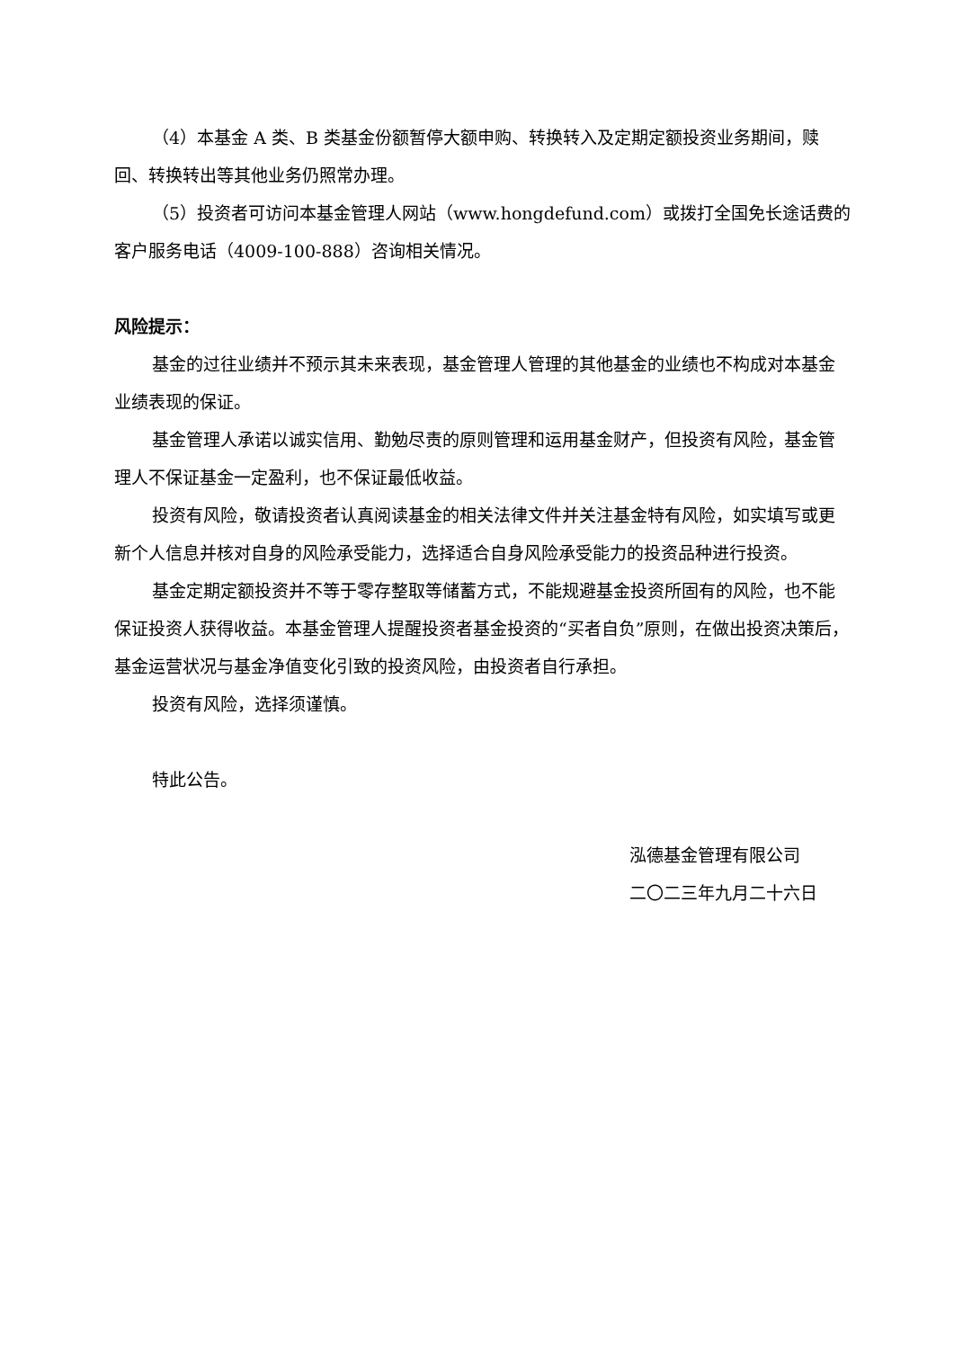（4）本基金 A 类、B 类基金份额暂停大额申购、转换转入及定期定额投资业务期间，赎回、转换转出等其他业务仍照常办理。
（5）投资者可访问本基金管理人网站（www.hongdefund.com）或拨打全国免长途话费的客户服务电话（4009-100-888）咨询相关情况。
风险提示：
基金的过往业绩并不预示其未来表现，基金管理人管理的其他基金的业绩也不构成对本基金业绩表现的保证。
基金管理人承诺以诚实信用、勤勉尽责的原则管理和运用基金财产，但投资有风险，基金管理人不保证基金一定盈利，也不保证最低收益。
投资有风险，敬请投资者认真阅读基金的相关法律文件并关注基金特有风险，如实填写或更新个人信息并核对自身的风险承受能力，选择适合自身风险承受能力的投资品种进行投资。
基金定期定额投资并不等于零存整取等储蓄方式，不能规避基金投资所固有的风险，也不能保证投资人获得收益。本基金管理人提醒投资者基金投资的“买者自负”原则，在做出投资决策后，基金运营状况与基金净值变化引致的投资风险，由投资者自行承担。
投资有风险，选择须谨慎。
特此公告。
泓德基金管理有限公司
二〇二三年九月二十六日